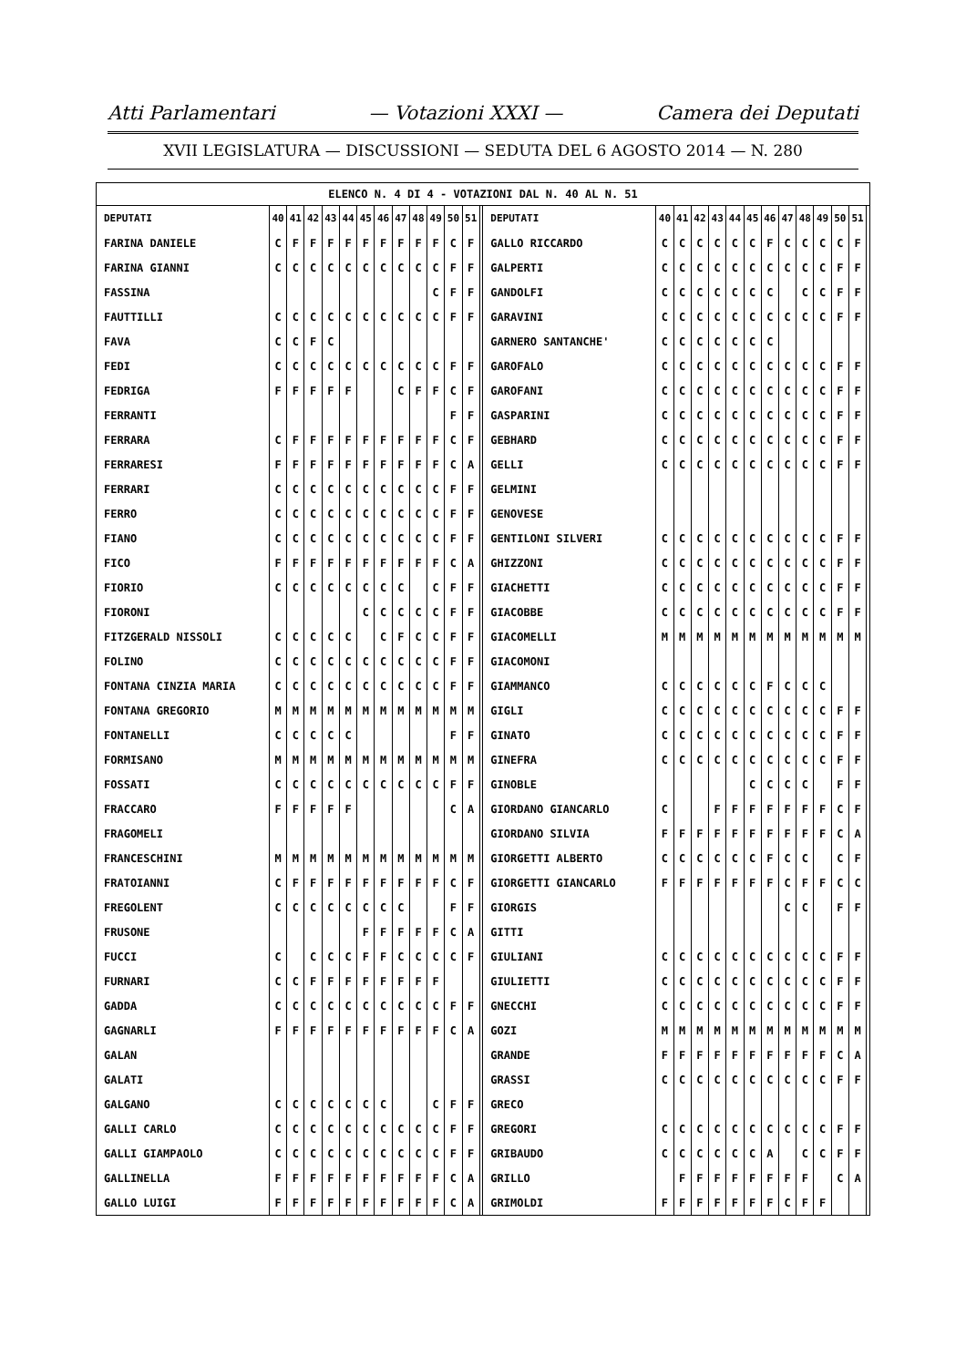Atti Parlamentari — Votazioni XXXI — Camera dei Deputati
XVII LEGISLATURA — DISCUSSIONI — SEDUTA DEL 6 AGOSTO 2014 — N. 280
| ELENCO N. 4 DI 4 - VOTAZIONI DAL N. 40 AL N. 51 | | | | | | | | | | | | | | | | | | | | | | | | | | | |
| DEPUTATI | 40 | 41 | 42 | 43 | 44 | 45 | 46 | 47 | 48 | 49 | 50 | 51 | | DEPUTATI | 40 | 41 | 42 | 43 | 44 | 45 | 46 | 47 | 48 | 49 | 50 | 51 | |
| FARINA DANIELE | C | F | F | F | F | F | F | F | F | F | C | F | | GALLO RICCARDO | C | C | C | C | C | C | F | C | C | C | C | F | |
| FARINA GIANNI | C | C | C | C | C | C | C | C | C | C | F | F | | GALPERTI | C | C | C | C | C | C | C | C | C | C | F | F | |
| FASSINA | | | | | | | | | | C | F | F | | GANDOLFI | C | C | C | C | C | C | C | | C | C | F | F | |
| FAUTTILLI | C | C | C | C | C | C | C | C | C | C | F | F | | GARAVINI | C | C | C | C | C | C | C | C | C | C | F | F | |
| FAVA | C | C | F | C | | | | | | | | | | GARNERO SANTANCHE' | C | C | C | C | C | C | C | | | | | | |
| FEDI | C | C | C | C | C | C | C | C | C | C | F | F | | GAROFALO | C | C | C | C | C | C | C | C | C | C | F | F | |
| FEDRIGA | F | F | F | F | F | | | C | F | F | C | F | | GAROFANI | C | C | C | C | C | C | C | C | C | C | F | F | |
| FERRANTI | | | | | | | | | | | F | F | | GASPARINI | C | C | C | C | C | C | C | C | C | C | F | F | |
| FERRARA | C | F | F | F | F | F | F | F | F | F | C | F | | GEBHARD | C | C | C | C | C | C | C | C | C | C | F | F | |
| FERRARESI | F | F | F | F | F | F | F | F | F | F | C | A | | GELLI | C | C | C | C | C | C | C | C | C | C | F | F | |
| FERRARI | C | C | C | C | C | C | C | C | C | C | F | F | | GELMINI | | | | | | | | | | | | | |
| FERRO | C | C | C | C | C | C | C | C | C | C | F | F | | GENOVESE | | | | | | | | | | | | | |
| FIANO | C | C | C | C | C | C | C | C | C | C | F | F | | GENTILONI SILVERI | C | C | C | C | C | C | C | C | C | C | F | F | |
| FICO | F | F | F | F | F | F | F | F | F | F | C | A | | GHIZZONI | C | C | C | C | C | C | C | C | C | C | F | F | |
| FIORIO | C | C | C | C | C | C | C | C | | C | F | F | | GIACHETTI | C | C | C | C | C | C | C | C | C | C | F | F | |
| FIORONI | | | | | | C | C | C | C | C | F | F | | GIACOBBE | C | C | C | C | C | C | C | C | C | C | F | F | |
| FITZGERALD NISSOLI | C | C | C | C | C | | C | F | C | C | F | F | | GIACOMELLI | M | M | M | M | M | M | M | M | M | M | M | M | |
| FOLINO | C | C | C | C | C | C | C | C | C | C | F | F | | GIACOMONI | | | | | | | | | | | | | |
| FONTANA CINZIA MARIA | C | C | C | C | C | C | C | C | C | C | F | F | | GIAMMANCO | C | C | C | C | C | C | F | C | C | C | | | |
| FONTANA GREGORIO | M | M | M | M | M | M | M | M | M | M | M | M | | GIGLI | C | C | C | C | C | C | C | C | C | C | F | F | |
| FONTANELLI | C | C | C | C | C | | | | | | F | F | | GINATO | C | C | C | C | C | C | C | C | C | C | F | F | |
| FORMISANO | M | M | M | M | M | M | M | M | M | M | M | M | | GINEFRA | C | C | C | C | C | C | C | C | C | C | F | F | |
| FOSSATI | C | C | C | C | C | C | C | C | C | C | F | F | | GINOBLE | | | | | | C | C | C | C | | F | F | |
| FRACCARO | F | F | F | F | F | | | | | | C | A | | GIORDANO GIANCARLO | C | | | F | F | F | F | F | F | F | C | F | |
| FRAGOMELI | | | | | | | | | | | | | | GIORDANO SILVIA | F | F | F | F | F | F | F | F | F | F | C | A | |
| FRANCESCHINI | M | M | M | M | M | M | M | M | M | M | M | M | | GIORGETTI ALBERTO | C | C | C | C | C | C | F | C | C | | C | F | |
| FRATOIANNI | C | F | F | F | F | F | F | F | F | F | C | F | | GIORGETTI GIANCARLO | F | F | F | F | F | F | F | C | F | F | C | C | |
| FREGOLENT | C | C | C | C | C | C | C | C | | | F | F | | GIORGIS | | | | | | | | C | C | | F | F | |
| FRUSONE | | | | | | F | F | F | F | F | C | A | | GITTI | | | | | | | | | | | | | |
| FUCCI | C | | C | C | C | F | F | C | C | C | C | F | | GIULIANI | C | C | C | C | C | C | C | C | C | C | F | F | |
| FURNARI | C | C | F | F | F | F | F | F | F | F | | | | GIULIETTI | C | C | C | C | C | C | C | C | C | C | F | F | |
| GADDA | C | C | C | C | C | C | C | C | C | C | F | F | | GNECCHI | C | C | C | C | C | C | C | C | C | C | F | F | |
| GAGNARLI | F | F | F | F | F | F | F | F | F | F | C | A | | GOZI | M | M | M | M | M | M | M | M | M | M | M | M | |
| GALAN | | | | | | | | | | | | | | GRANDE | F | F | F | F | F | F | F | F | F | F | C | A | |
| GALATI | | | | | | | | | | | | | | GRASSI | C | C | C | C | C | C | C | C | C | C | F | F | |
| GALGANO | C | C | C | C | C | C | C | | | C | F | F | | GRECO | | | | | | | | | | | | | |
| GALLI CARLO | C | C | C | C | C | C | C | C | C | C | F | F | | GREGORI | C | C | C | C | C | C | C | C | C | C | F | F | |
| GALLI GIAMPAOLO | C | C | C | C | C | C | C | C | C | C | F | F | | GRIBAUDO | C | C | C | C | C | C | A | | C | C | F | F | |
| GALLINELLA | F | F | F | F | F | F | F | F | F | F | C | A | | GRILLO | | F | F | F | F | F | F | F | F | | C | A | |
| GALLO LUIGI | F | F | F | F | F | F | F | F | F | F | C | A | | GRIMOLDI | F | F | F | F | F | F | F | C | F | F | | | |